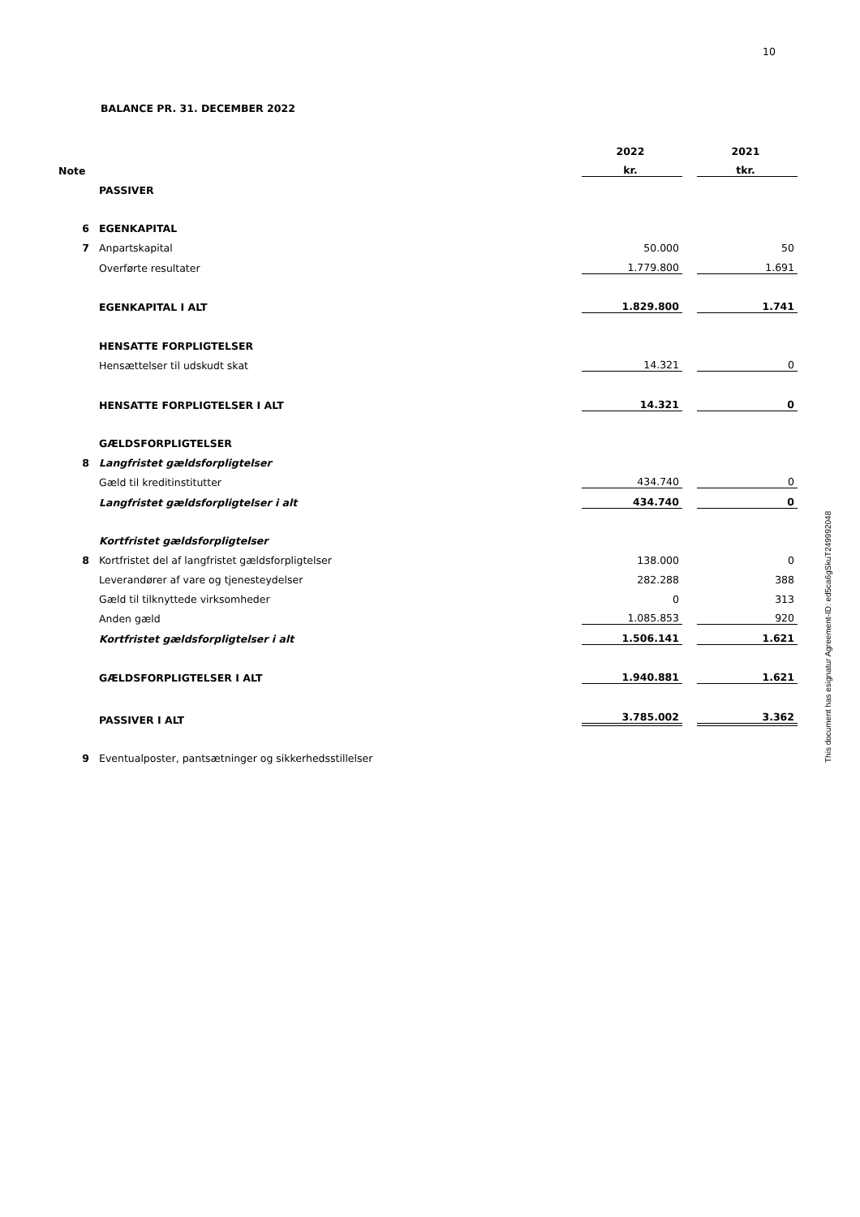10
BALANCE PR. 31. DECEMBER 2022
| | | 2022 | | 2021 |
| Note | | kr. | | tkr. |
| | PASSIVER | | | |
| 6 | EGENKAPITAL | | | |
| 7 | Anpartskapital | 50.000 | | 50 |
| | Overførte resultater | 1.779.800 | | 1.691 |
| | EGENKAPITAL I ALT | 1.829.800 | | 1.741 |
| | HENSATTE FORPLIGTELSER | | | |
| | Hensættelser til udskudt skat | 14.321 | | 0 |
| | HENSATTE FORPLIGTELSER I ALT | 14.321 | | 0 |
| | GÆLDSFORPLIGTELSER | | | |
| 8 | Langfristet gældsforpligtelser | | | |
| | Gæld til kreditinstitutter | 434.740 | | 0 |
| | Langfristet gældsforpligtelser i alt | 434.740 | | 0 |
| | Kortfristet gældsforpligtelser | | | |
| 8 | Kortfristet del af langfristet gældsforpligtelser | 138.000 | | 0 |
| | Leverandører af vare og tjenesteydelser | 282.288 | | 388 |
| | Gæld til tilknyttede virksomheder | 0 | | 313 |
| | Anden gæld | 1.085.853 | | 920 |
| | Kortfristet gældsforpligtelser i alt | 1.506.141 | | 1.621 |
| | GÆLDSFORPLIGTELSER I ALT | 1.940.881 | | 1.621 |
| | PASSIVER I ALT | 3.785.002 | | 3.362 |
| 9 | Eventualposter, pantsætninger og sikkerhedsstillelser | | | |
This document has esignatur Agreement-ID: ed5ca6gSkuT249992048